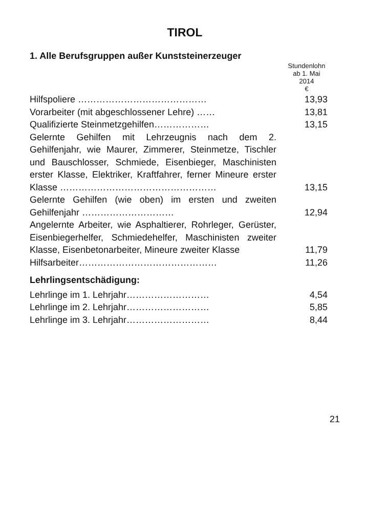TIROL
1. Alle Berufsgruppen außer Kunststeinerzeuger
| | Stundenlohn ab 1. Mai 2014 € |
| Hilfspoliere …………………………………… | 13,93 |
| Vorarbeiter (mit abgeschlossener Lehre) …… | 13,81 |
| Qualifizierte Steinmetzgehilfen……………… | 13,15 |
| Gelernte Gehilfen mit Lehrzeugnis nach dem 2. Gehilfenjahr, wie Maurer, Zimmerer, Steinmetze, Tischler und Bauschlosser, Schmiede, Eisenbieger, Maschinisten erster Klasse, Elektriker, Kraftfahrer, ferner Mineure erster Klasse …………………………………………… | 13,15 |
| Gelernte Gehilfen (wie oben) im ersten und zweiten Gehilfenjahr ………………………… | 12,94 |
| Angelernte Arbeiter, wie Asphaltierer, Rohrleger, Gerüster, Eisenbiegerhelfer, Schmiedehelfer, Maschinisten zweiter Klasse, Eisenbetonarbeiter, Mineure zweiter Klasse | 11,79 |
| Hilfsarbeiter……………………………………… | 11,26 |
| Lehrlingsentschädigung: | |
| Lehrlinge im 1. Lehrjahr……………………… | 4,54 |
| Lehrlinge im 2. Lehrjahr……………………… | 5,85 |
| Lehrlinge im 3. Lehrjahr……………………… | 8,44 |
21